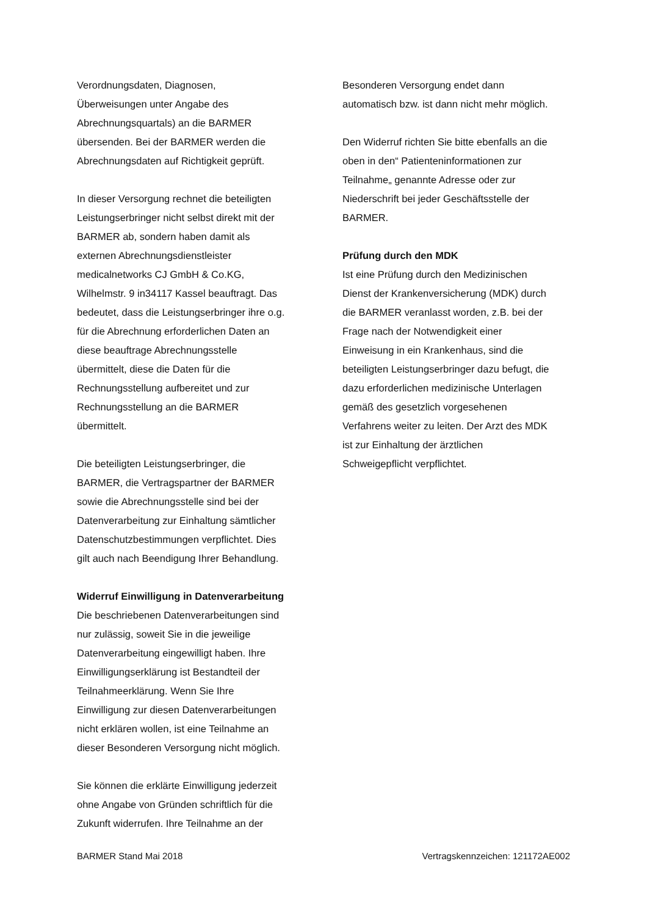Verordnungsdaten, Diagnosen,
Überweisungen unter Angabe des
Abrechnungsquartals) an die BARMER
übersenden. Bei der BARMER werden die
Abrechnungsdaten auf Richtigkeit geprüft.
In dieser Versorgung rechnet die beteiligten
Leistungserbringer nicht selbst direkt mit der
BARMER ab, sondern haben damit als
externen Abrechnungsdienstleister
medicalnetworks CJ GmbH & Co.KG,
Wilhelmstr. 9 in34117 Kassel beauftragt. Das
bedeutet, dass die Leistungserbringer ihre o.g.
für die Abrechnung erforderlichen Daten an
diese beauftrage Abrechnungsstelle
übermittelt, diese die Daten für die
Rechnungsstellung aufbereitet und zur
Rechnungsstellung an die BARMER
übermittelt.
Die beteiligten Leistungserbringer, die
BARMER, die Vertragspartner der BARMER
sowie die Abrechnungsstelle sind bei der
Datenverarbeitung zur Einhaltung sämtlicher
Datenschutzbestimmungen verpflichtet. Dies
gilt auch nach Beendigung Ihrer Behandlung.
Widerruf Einwilligung in Datenverarbeitung
Die beschriebenen Datenverarbeitungen sind
nur zulässig, soweit Sie in die jeweilige
Datenverarbeitung eingewilligt haben. Ihre
Einwilligungserklärung ist Bestandteil der
Teilnahmeerklärung. Wenn Sie Ihre
Einwilligung zur diesen Datenverarbeitungen
nicht erklären wollen, ist eine Teilnahme an
dieser Besonderen Versorgung nicht möglich.
Sie können die erklärte Einwilligung jederzeit
ohne Angabe von Gründen schriftlich für die
Zukunft widerrufen. Ihre Teilnahme an der
Besonderen Versorgung endet dann
automatisch bzw. ist dann nicht mehr möglich.
Den Widerruf richten Sie bitte ebenfalls an die
oben in den“ Patienteninformationen zur
Teilnahme„ genannte Adresse oder zur
Niederschrift bei jeder Geschäftsstelle der
BARMER.
Prüfung durch den MDK
Ist eine Prüfung durch den Medizinischen
Dienst der Krankenversicherung (MDK) durch
die BARMER veranlasst worden, z.B. bei der
Frage nach der Notwendigkeit einer
Einweisung in ein Krankenhaus, sind die
beteiligten Leistungserbringer dazu befugt, die
dazu erforderlichen medizinische Unterlagen
gemäß des gesetzlich vorgesehenen
Verfahrens weiter zu leiten. Der Arzt des MDK
ist zur Einhaltung der ärztlichen
Schweigepflicht verpflichtet.
BARMER Stand Mai 2018 Vertragskennzeichen: 121172AE002